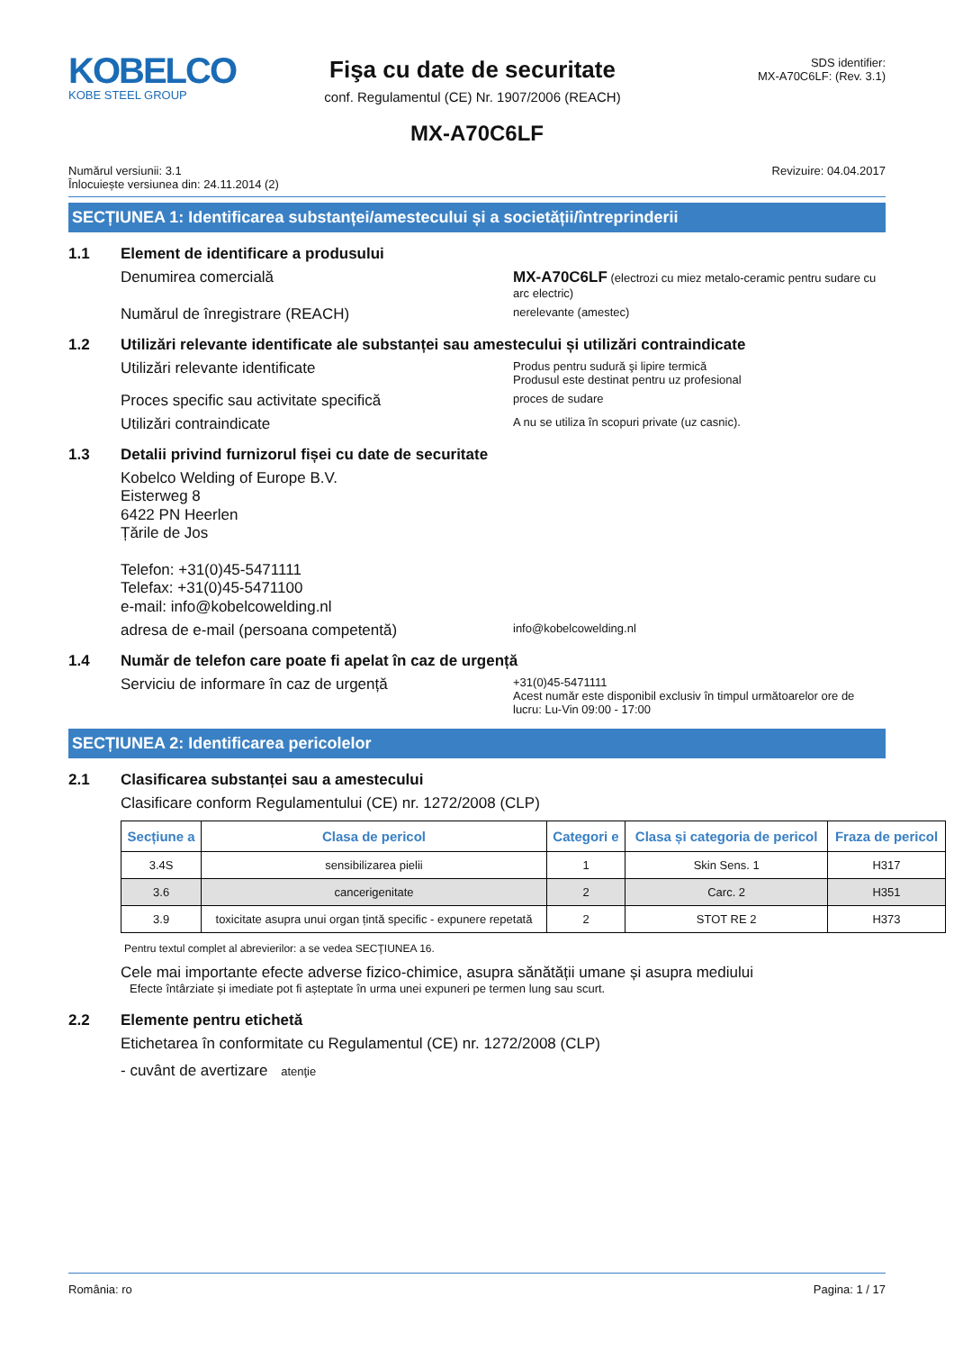KOBELCO
KOBE STEEL GROUP
Fişa cu date de securitate
conf. Regulamentul (CE) Nr. 1907/2006 (REACH)
SDS identifier:
MX-A70C6LF: (Rev. 3.1)
MX-A70C6LF
Numărul versiunii: 3.1
Înlocuiește versiunea din: 24.11.2014 (2)
Revizuire: 04.04.2017
SECȚIUNEA 1: Identificarea substanței/amestecului și a societății/întreprinderii
1.1 Element de identificare a produsului
Denumirea comercială MX-A70C6LF (electrozi cu miez metalo-ceramic pentru sudare cu arc electric)
Numărul de înregistrare (REACH)
nerelevante (amestec)
1.2 Utilizări relevante identificate ale substanței sau amestecului și utilizări contraindicate
Utilizări relevante identificate
Produs pentru sudură şi lipire termică
Produsul este destinat pentru uz profesional
Proces specific sau activitate specifică
proces de sudare
Utilizări contraindicate
A nu se utiliza în scopuri private (uz casnic).
1.3 Detalii privind furnizorul fișei cu date de securitate
Kobelco Welding of Europe B.V.
Eisterweg 8
6422 PN Heerlen
Țările de Jos
Telefon: +31(0)45-5471111
Telefax: +31(0)45-5471100
e-mail: info@kobelcowelding.nl
adresa de e-mail (persoana competentă)
info@kobelcowelding.nl
1.4 Număr de telefon care poate fi apelat în caz de urgență
Serviciu de informare în caz de urgență
+31(0)45-5471111
Acest număr este disponibil exclusiv în timpul următoarelor ore de lucru: Lu-Vin 09:00 - 17:00
SECȚIUNEA 2: Identificarea pericolelor
2.1 Clasificarea substanței sau a amestecului
Clasificare conform Regulamentului (CE) nr. 1272/2008 (CLP)
| Secțiune a | Clasa de pericol | Categori e | Clasa și categoria de pericol | Fraza de pericol |
| --- | --- | --- | --- | --- |
| 3.4S | sensibilizarea pielii | 1 | Skin Sens. 1 | H317 |
| 3.6 | cancerigenitate | 2 | Carc. 2 | H351 |
| 3.9 | toxicitate asupra unui organ țintă specific - expunere repetată | 2 | STOT RE 2 | H373 |
Pentru textul complet al abrevierilor: a se vedea SECŢIUNEA 16.
Cele mai importante efecte adverse fizico-chimice, asupra sănătății umane și asupra mediului
Efecte întârziate și imediate pot fi așteptate în urma unei expuneri pe termen lung sau scurt.
2.2 Elemente pentru etichetă
Etichetarea în conformitate cu Regulamentul (CE) nr. 1272/2008 (CLP)
- cuvânt de avertizare atenţie
România: ro Pagina: 1 / 17